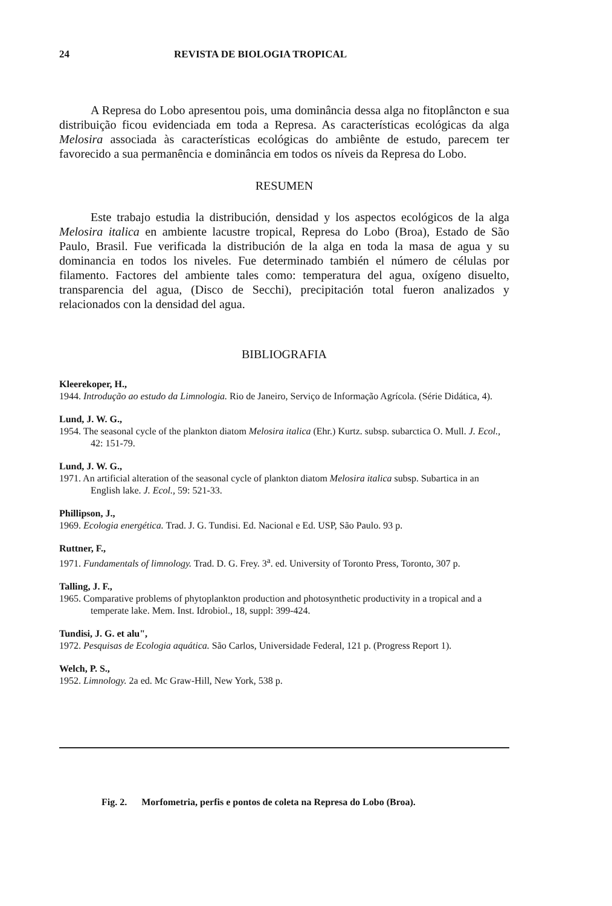24 REVISTA DE BIOLOGIA TROPICAL
A Represa do Lobo apresentou pois, uma dominância dessa alga no fito­plâncton e sua distribuição ficou evidenciada em toda a Represa. As características ecológicas da alga Melosira associada às características ecológicas do ambiênte de estudo, parecem ter favorecido a sua permanência e dominância em todos os níveis da Represa do Lobo.
RESUMEN
Este trabajo estudia la distribución, densidad y los aspectos ecológicos de la alga Melosira italica en ambiente lacustre tropical, Represa do Lobo (Broa), Estado de São Paulo, Brasil. Fue verificada la distribución de la alga en toda la masa de agua y su dominancia en todos los niveles. Fue determinado también el número de células por filamento. Factores del ambiente tales como: temperatura del agua, oxígeno disuelto, transparencia del agua, (Disco de Secchi), precipitación total fueron analizados y relacionados con la densidad del agua.
BIBLIOGRAFIA
Kleerekoper, H.,
1944. Introdução ao estudo da Limnologia. Rio de Janeiro, Serviço de Informação Agrícola. (Série Didática, 4).
Lund, J. W. G.,
1954. The seasonal cycle of the plankton diatom Melosira italica (Ehr.) Kurtz. subsp. subarctica O. Mull. J. Ecol., 42: 151-79.
Lund, J. W. G.,
1971. An artificial alteration of the seasonal cycle of plankton diatom Melosira italica subsp. Subartica in an English lake. J. Ecol., 59: 521-33.
Phillipson, J.,
1969. Ecologia energética. Trad. J. G. Tundisi. Ed. Nacional e Ed. USP, São Paulo. 93 p.
Ruttner, F.,
1971. Fundamentals of limnology. Trad. D. G. Frey. 3<sup>a</sup>. ed. University of Toronto Press, Toronto, 307 p.
Talling, J. F.,
1965. Comparative problems of phytoplankton production and photosynthetic productivity in a tropical and a temperate lake. Mem. Inst. Idrobiol., 18, suppl: 399-424.
Tundisi, J. G. et alu",
1972. Pesquisas de Ecologia aquática. São Carlos, Universidade Federal, 121 p. (Progress Report 1).
Welch, P. S.,
1952. Limnology. 2a ed. Mc Graw-Hill, New York, 538 p.
Fig. 2. Morfometria, perfis e pontos de coleta na Represa do Lobo (Broa).